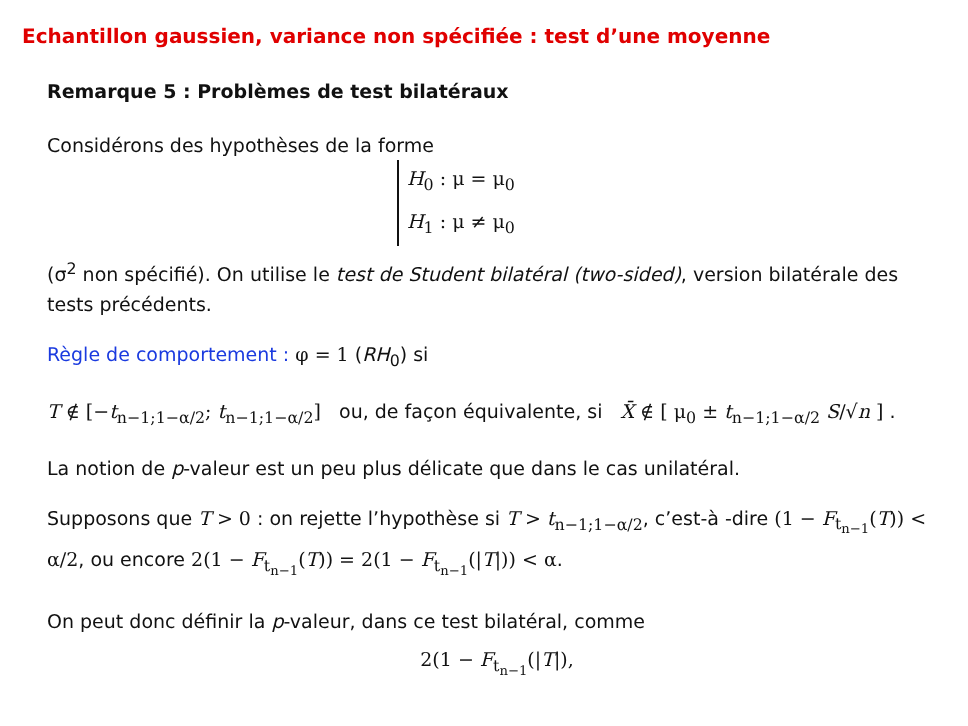Echantillon gaussien, variance non spécifiée : test d’une moyenne
Remarque 5 : Problèmes de test bilatéraux
Considérons des hypothèses de la forme
H<sub>0</sub> : μ = μ<sub>0</sub>
H<sub>1</sub> : μ ≠ μ<sub>0</sub>
(σ<sup>2</sup> non spécifié). On utilise le test de Student bilatéral (two-sided), version bilatérale des tests précédents.
Règle de comportement : φ = 1 (RH<sub>0</sub>) si
T ∉ [−t<sub>n−1;1−α/2</sub>; t<sub>n−1;1−α/2</sub>] ou, de façon équivalente, si X̄ ∉ [ μ<sub>0</sub> ± t<sub>n−1;1−α/2</sub> S/√n ] .
La notion de p-valeur est un peu plus délicate que dans le cas unilatéral.
Supposons que T > 0 : on rejette l’hypothèse si T > t<sub>n−1;1−α/2</sub>, c’est-à -dire (1 − F<sub>t<sub>n−1</sub></sub>(T)) < α/2, ou encore 2(1 − F<sub>t<sub>n−1</sub></sub>(T)) = 2(1 − F<sub>t<sub>n−1</sub></sub>(|T|)) < α.
On peut donc définir la p-valeur, dans ce test bilatéral, comme
2(1 − F<sub>t<sub>n−1</sub></sub>(|T|),